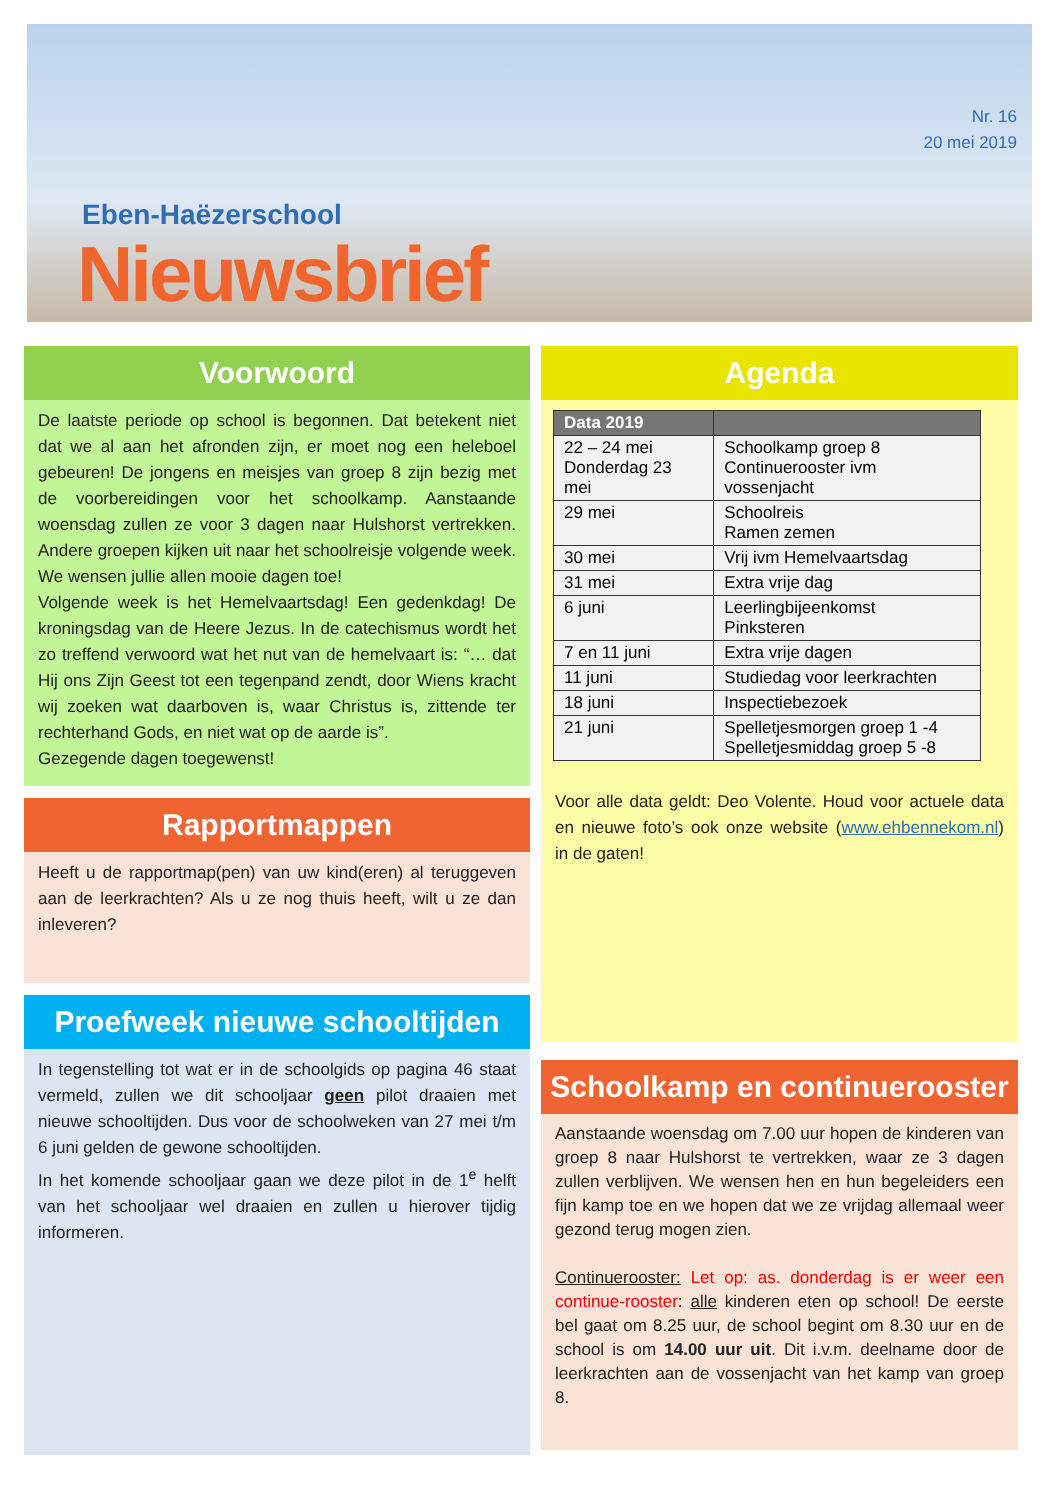Eben-Haëzerschool
Nieuwsbrief
Nr. 16
20 mei 2019
Voorwoord
De laatste periode op school is begonnen. Dat betekent niet dat we al aan het afronden zijn, er moet nog een heleboel gebeuren! De jongens en meisjes van groep 8 zijn bezig met de voorbereidingen voor het schoolkamp. Aanstaande woensdag zullen ze voor 3 dagen naar Hulshorst vertrekken. Andere groepen kijken uit naar het schoolreisje volgende week. We wensen jullie allen mooie dagen toe!
Volgende week is het Hemelvaartsdag! Een gedenkdag! De kroningsdag van de Heere Jezus. In de catechismus wordt het zo treffend verwoord wat het nut van de hemelvaart is: “… dat Hij ons Zijn Geest tot een tegenpand zendt, door Wiens kracht wij zoeken wat daarboven is, waar Christus is, zittende ter rechterhand Gods, en niet wat op de aarde is”.
Gezegende dagen toegewenst!
Rapportmappen
Heeft u de rapportmap(pen) van uw kind(eren) al teruggeven aan de leerkrachten? Als u ze nog thuis heeft, wilt u ze dan inleveren?
Proefweek nieuwe schooltijden
In tegenstelling tot wat er in de schoolgids op pagina 46 staat vermeld, zullen we dit schooljaar geen pilot draaien met nieuwe schooltijden. Dus voor de schoolweken van 27 mei t/m 6 juni gelden de gewone schooltijden.
In het komende schooljaar gaan we deze pilot in de 1<sup>e</sup> helft van het schooljaar wel draaien en zullen u hierover tijdig informeren.
Agenda
| Data 2019 | |
| --- | --- |
| 22 – 24 mei Donderdag 23 mei | Schoolkamp groep 8 Continuerooster ivm vossenjacht |
| 29 mei | Schoolreis Ramen zemen |
| 30 mei | Vrij ivm Hemelvaartsdag |
| 31 mei | Extra vrije dag |
| 6 juni | Leerlingbijeenkomst Pinksteren |
| 7 en 11 juni | Extra vrije dagen |
| 11 juni | Studiedag voor leerkrachten |
| 18 juni | Inspectiebezoek |
| 21 juni | Spelletjesmorgen groep 1 -4 Spelletjesmiddag groep 5 -8 |
Voor alle data geldt: Deo Volente. Houd voor actuele data en nieuwe foto’s ook onze website (www.ehbennekom.nl) in de gaten!
Schoolkamp en continuerooster
Aanstaande woensdag om 7.00 uur hopen de kinderen van groep 8 naar Hulshorst te vertrekken, waar ze 3 dagen zullen verblijven. We wensen hen en hun begeleiders een fijn kamp toe en we hopen dat we ze vrijdag allemaal weer gezond terug mogen zien.
Continuerooster: Let op: as. donderdag is er weer een continue-rooster: alle kinderen eten op school! De eerste bel gaat om 8.25 uur, de school begint om 8.30 uur en de school is om 14.00 uur uit. Dit i.v.m. deelname door de leerkrachten aan de vossenjacht van het kamp van groep 8.